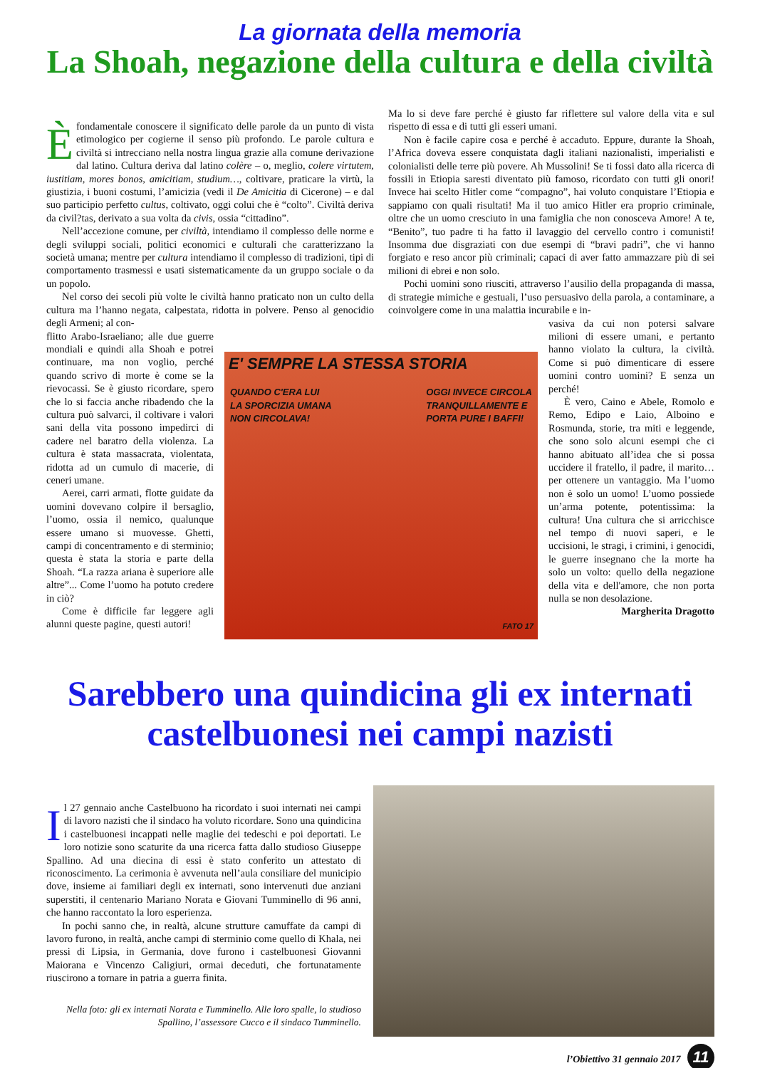La giornata della memoria
La Shoah, negazione della cultura e della civiltà
Èfondamentale conoscere il significato delle parole da un punto di vista etimologico per cogierne il senso più profondo. Le parole cultura e civiltà si intrecciano nella nostra lingua grazie alla comune derivazione dal latino. Cultura deriva dal latino colère – o, meglio, colere virtutem, iustitiam, mores bonos, amicitiam, studium…, coltivare, praticare la virtù, la giustizia, i buoni costumi, l’amicizia (vedi il De Amicitia di Cicerone) – e dal suo participio perfetto cultus, coltivato, oggi colui che è “colto”. Civiltà deriva da civil?tas, derivato a sua volta da civis, ossia “cittadino”.
Nell’accezione comune, per civiltà, intendiamo il complesso delle norme e degli sviluppi sociali, politici economici e culturali che caratterizzano la società umana; mentre per cultura intendiamo il complesso di tradizioni, tipi di comportamento trasmessi e usati sistematicamente da un gruppo sociale o da un popolo.
Nel corso dei secoli più volte le civiltà hanno praticato non un culto della cultura ma l’hanno negata, calpestata, ridotta in polvere. Penso al genocidio degli Armeni; al con-
flitto Arabo-Israeliano; alle due guerre mondiali e quindi alla Shoah e potrei continuare, ma non voglio, perché quando scrivo di morte è come se la rievocassi. Se è giusto ricordare, spero che lo si faccia anche ribadendo che la cultura può salvarci, il coltivare i valori sani della vita possono impedirci di cadere nel baratro della violenza. La cultura è stata massacrata, violentata, ridotta ad un cumulo di macerie, di ceneri umane.
Aerei, carri armati, flotte guidate da uomini dovevano colpire il bersaglio, l’uomo, ossia il nemico, qualunque essere umano si muovesse. Ghetti, campi di concentramento e di sterminio; questa è stata la storia e parte della Shoah. “La razza ariana è superiore alle altre”... Come l’uomo ha potuto credere in ciò?
Come è difficile far leggere agli alunni queste pagine, questi autori!
Ma lo si deve fare perché è giusto far riflettere sul valore della vita e sul rispetto di essa e di tutti gli esseri umani.
Non è facile capire cosa e perché è accaduto. Eppure, durante la Shoah, l’Africa doveva essere conquistata dagli italiani nazionalisti, imperialisti e colonialisti delle terre più povere. Ah Mussolini! Se ti fossi dato alla ricerca di fossili in Etiopia saresti diventato più famoso, ricordato con tutti gli onori! Invece hai scelto Hitler come “compagno”, hai voluto conquistare l’Etiopia e sappiamo con quali risultati! Ma il tuo amico Hitler era proprio criminale, oltre che un uomo cresciuto in una famiglia che non conosceva Amore! A te, “Benito”, tuo padre ti ha fatto il lavaggio del cervello contro i comunisti! Insomma due disgraziati con due esempi di “bravi padri”, che vi hanno forgiato e reso ancor più criminali; capaci di aver fatto ammazzare più di sei milioni di ebrei e non solo.
Pochi uomini sono riusciti, attraverso l’ausilio della propaganda di massa, di strategie mimiche e gestuali, l’uso persuasivo della parola, a contaminare, a coinvolgere come in una malattia incurabile e in-
vasiva da cui non potersi salvare milioni di essere umani, e pertanto hanno violato la cultura, la civiltà. Come si può dimenticare di essere uomini contro uomini? E senza un perché!
È vero, Caino e Abele, Romolo e Remo, Edipo e Laio, Alboino e Rosmunda, storie, tra miti e leggende, che sono solo alcuni esempi che ci hanno abituato all’idea che si possa uccidere il fratello, il padre, il marito… per ottenere un vantaggio. Ma l’uomo non è solo un uomo! L’uomo possiede un’arma potente, potentissima: la cultura! Una cultura che si arricchisce nel tempo di nuovi saperi, e le uccisioni, le stragi, i crimini, i genocidi, le guerre insegnano che la morte ha solo un volto: quello della negazione della vita e dell'amore, che non porta nulla se non desolazione.
Margherita Dragotto
E' SEMPRE LA STESSA STORIA
QUANDO C'ERA LUI
LA SPORCIZIA UMANA
NON CIRCOLAVA!
OGGI INVECE CIRCOLA
TRANQUILLAMENTE E
PORTA PURE I BAFFI!
FATO 17
Sarebbero una quindicina gli ex internati
castelbuonesi nei campi nazisti
Il 27 gennaio anche Castelbuono ha ricordato i suoi internati nei campi di lavoro nazisti che il sindaco ha voluto ricordare. Sono una quindicina i castelbuonesi incappati nelle maglie dei tedeschi e poi deportati. Le loro notizie sono scaturite da una ricerca fatta dallo studioso Giuseppe Spallino. Ad una diecina di essi è stato conferito un attestato di riconoscimento. La cerimonia è avvenuta nell’aula consiliare del municipio dove, insieme ai familiari degli ex internati, sono intervenuti due anziani superstiti, il centenario Mariano Norata e Giovani Tumminello di 96 anni, che hanno raccontato la loro esperienza.
In pochi sanno che, in realtà, alcune strutture camuffate da campi di lavoro furono, in realtà, anche campi di sterminio come quello di Khala, nei pressi di Lipsia, in Germania, dove furono i castelbuonesi Giovanni Maiorana e Vincenzo Caligiuri, ormai deceduti, che fortunatamente riuscirono a tornare in patria a guerra finita.
Nella foto: gli ex internati Norata e Tumminello. Alle loro spalle, lo studioso Spallino, l’assessore Cucco e il sindaco Tumminello.
l’Obiettivo 31 gennaio 2017 11